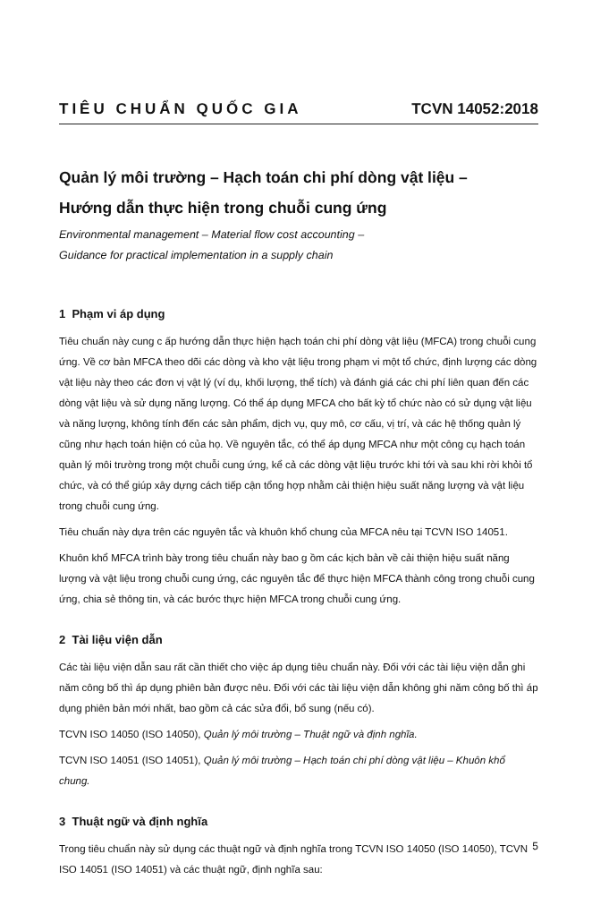TIÊU CHUẨN QUỐC GIA TCVN 14052:2018
Quản lý môi trường – Hạch toán chi phí dòng vật liệu –
Hướng dẫn thực hiện trong chuỗi cung ứng
Environmental management – Material flow cost accounting –
Guidance for practical implementation in a supply chain
1 Phạm vi áp dụng
Tiêu chuẩn này cung c ấp hướng dẫn thực hiện hạch toán chi phí dòng vật liệu (MFCA) trong chuỗi cung ứng. Về cơ bản MFCA theo dõi các dòng và kho vật liệu trong phạm vi một tổ chức, định lượng các dòng vật liệu này theo các đơn vị vật lý (ví dụ, khối lượng, thể tích) và đánh giá các chi phí liên quan đến các dòng vật liệu và sử dụng năng lượng. Có thể áp dụng MFCA cho bất kỳ tổ chức nào có sử dụng vật liệu và năng lượng, không tính đến các sản phẩm, dịch vụ, quy mô, cơ cấu, vị trí, và các hệ thống quản lý cũng như hạch toán hiện có của họ. Về nguyên tắc, có thể áp dụng MFCA như một công cụ hạch toán quản lý môi trường trong một chuỗi cung ứng, kể cả các dòng vật liệu trước khi tới và sau khi rời khỏi tổ chức, và có thể giúp xây dựng cách tiếp cận tổng hợp nhằm cải thiện hiệu suất năng lượng và vật liệu trong chuỗi cung ứng.
Tiêu chuẩn này dựa trên các nguyên tắc và khuôn khổ chung của MFCA nêu tại TCVN ISO 14051.
Khuôn khổ MFCA trình bày trong tiêu chuẩn này bao g ồm các kịch bản về cải thiện hiệu suất năng lượng và vật liệu trong chuỗi cung ứng, các nguyên tắc để thực hiện MFCA thành công trong chuỗi cung ứng, chia sẻ thông tin, và các bước thực hiện MFCA trong chuỗi cung ứng.
2 Tài liệu viện dẫn
Các tài liệu viện dẫn sau rất cần thiết cho việc áp dụng tiêu chuẩn này. Đối với các tài liệu viện dẫn ghi năm công bố thì áp dụng phiên bản được nêu. Đối với các tài liệu viện dẫn không ghi năm công bố thì áp dụng phiên bản mới nhất, bao gồm cả các sửa đổi, bổ sung (nếu có).
TCVN ISO 14050 (ISO 14050), Quản lý môi trường – Thuật ngữ và định nghĩa.
TCVN ISO 14051 (ISO 14051), Quản lý môi trường – Hạch toán chi phí dòng vật liệu – Khuôn khổ chung.
3 Thuật ngữ và định nghĩa
Trong tiêu chuẩn này sử dụng các thuật ngữ và định nghĩa trong TCVN ISO 14050 (ISO 14050), TCVN ISO 14051 (ISO 14051) và các thuật ngữ, định nghĩa sau:
5